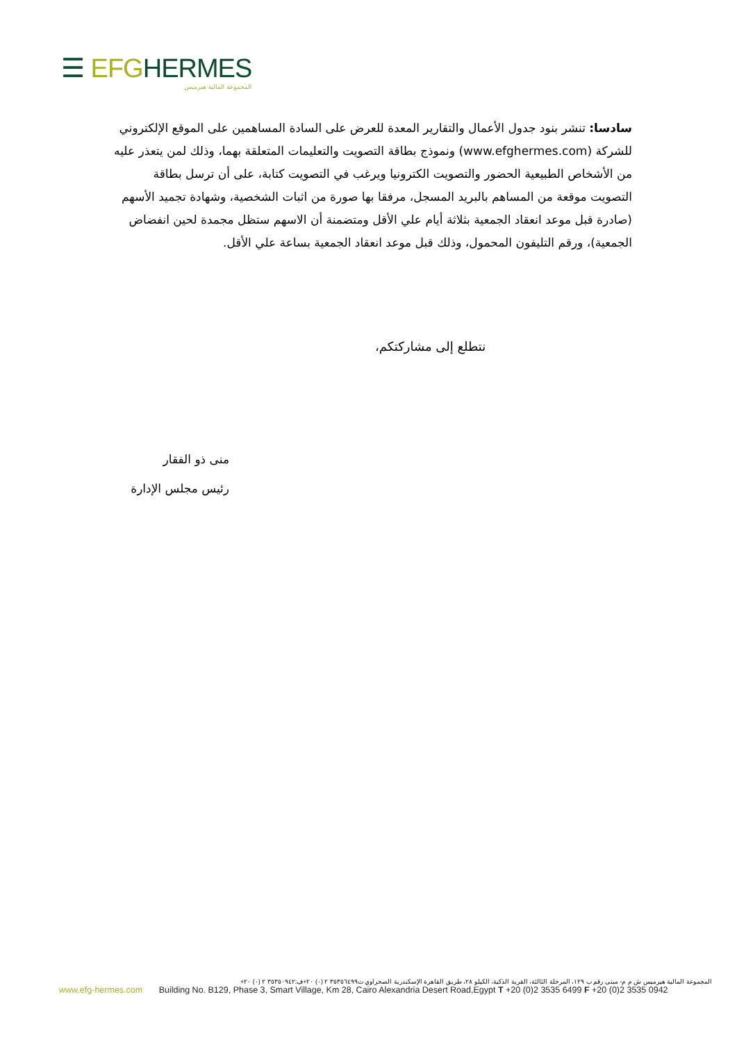☰ EFG HERMES
المجموعة المالية هيرميس
سادسا: تنشر بنود جدول الأعمال والتقارير المعدة للعرض على السادة المساهمين على الموقع الإلكتروني للشركة (www.efghermes.com) ونموذج بطاقة التصويت والتعليمات المتعلقة بهما، وذلك لمن يتعذر عليه من الأشخاص الطبيعية الحضور والتصويت الكترونيا ويرغب في التصويت كتابة، على أن ترسل بطاقة التصويت موقعة من المساهم بالبريد المسجل، مرفقا بها صورة من اثبات الشخصية، وشهادة تجميد الأسهم (صادرة قبل موعد انعقاد الجمعية بثلاثة أيام علي الأقل ومتضمنة أن الاسهم ستظل مجمدة لحين انفضاض الجمعية)، ورقم التليفون المحمول، وذلك قبل موعد انعقاد الجمعية بساعة علي الأقل.
نتطلع إلى مشاركتكم،
منى ذو الفقار
رئيس مجلس الإدارة
المجموعة المالية هيرميس ش م م- مبنى رقم ب ١٢٩، المرحلة الثالثة، القرية الذكية، الكيلو ٢٨، طريق القاهرة الإسكندرية الصحراوي ت٣٥٣٥٦٤٩٩ ٢ (٠) ٢٠+ف:٣٥٣٥٠٩٤٢ ٢ (٠) ٢٠+
www.efg-hermes.com Building No. B129, Phase 3, Smart Village, Km 28, Cairo Alexandria Desert Road,Egypt T +20 (0)2 3535 6499 F +20 (0)2 3535 0942